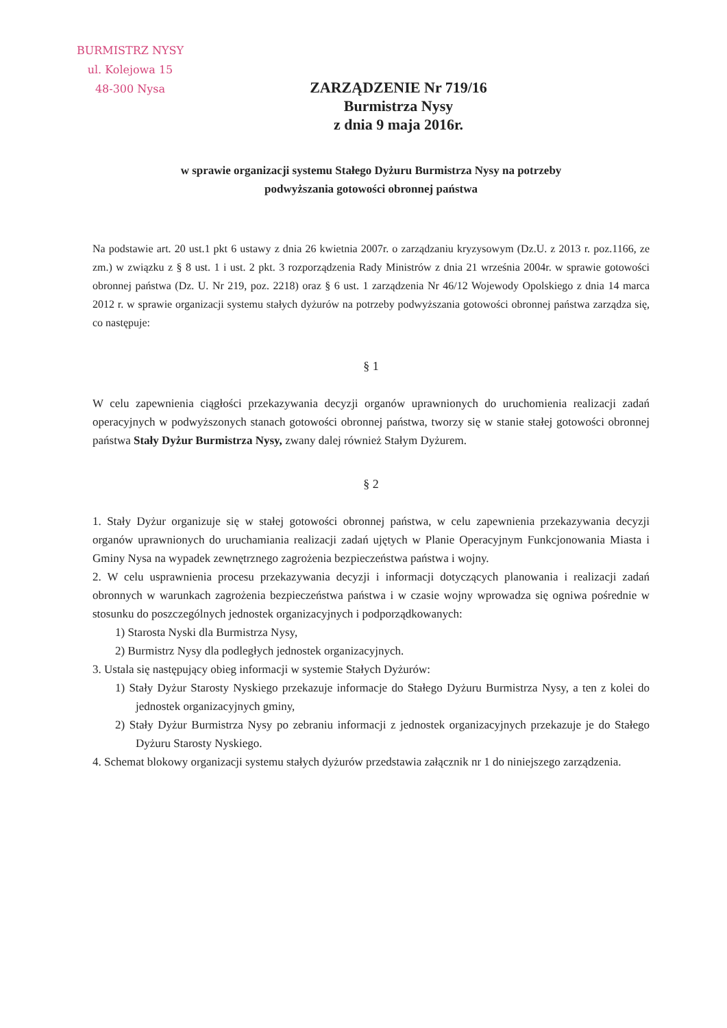BURMISTRZ NYSY
ul. Kolejowa 15
48-300 Nysa
ZARZĄDZENIE Nr 719/16
Burmistrza Nysy
z dnia 9 maja 2016r.
w sprawie organizacji systemu Stałego Dyżuru Burmistrza Nysy na potrzeby
podwyższania gotowości obronnej państwa
Na podstawie art. 20 ust.1 pkt 6 ustawy z dnia 26 kwietnia 2007r. o zarządzaniu kryzysowym (Dz.U. z 2013 r. poz.1166, ze zm.) w związku z § 8 ust. 1 i ust. 2 pkt. 3 rozporządzenia Rady Ministrów z dnia 21 września 2004r. w sprawie gotowości obronnej państwa (Dz. U. Nr 219, poz. 2218) oraz § 6 ust. 1 zarządzenia Nr 46/12 Wojewody Opolskiego z dnia 14 marca 2012 r. w sprawie organizacji systemu stałych dyżurów na potrzeby podwyższania gotowości obronnej państwa zarządza się, co następuje:
§ 1
W celu zapewnienia ciągłości przekazywania decyzji organów uprawnionych do uruchomienia realizacji zadań operacyjnych w podwyższonych stanach gotowości obronnej państwa, tworzy się w stanie stałej gotowości obronnej państwa Stały Dyżur Burmistrza Nysy, zwany dalej również Stałym Dyżurem.
§ 2
1. Stały Dyżur organizuje się w stałej gotowości obronnej państwa, w celu zapewnienia przekazywania decyzji organów uprawnionych do uruchamiania realizacji zadań ujętych w Planie Operacyjnym Funkcjonowania Miasta i Gminy Nysa na wypadek zewnętrznego zagrożenia bezpieczeństwa państwa i wojny.
2. W celu usprawnienia procesu przekazywania decyzji i informacji dotyczących planowania i realizacji zadań obronnych w warunkach zagrożenia bezpieczeństwa państwa i w czasie wojny wprowadza się ogniwa pośrednie w stosunku do poszczególnych jednostek organizacyjnych i podporządkowanych:
1) Starosta Nyski dla Burmistrza Nysy,
2) Burmistrz Nysy dla podległych jednostek organizacyjnych.
3. Ustala się następujący obieg informacji w systemie Stałych Dyżurów:
1) Stały Dyżur Starosty Nyskiego przekazuje informacje do Stałego Dyżuru Burmistrza Nysy, a ten z kolei do jednostek organizacyjnych gminy,
2) Stały Dyżur Burmistrza Nysy po zebraniu informacji z jednostek organizacyjnych przekazuje je do Stałego Dyżuru Starosty Nyskiego.
4. Schemat blokowy organizacji systemu stałych dyżurów przedstawia załącznik nr 1 do niniejszego zarządzenia.